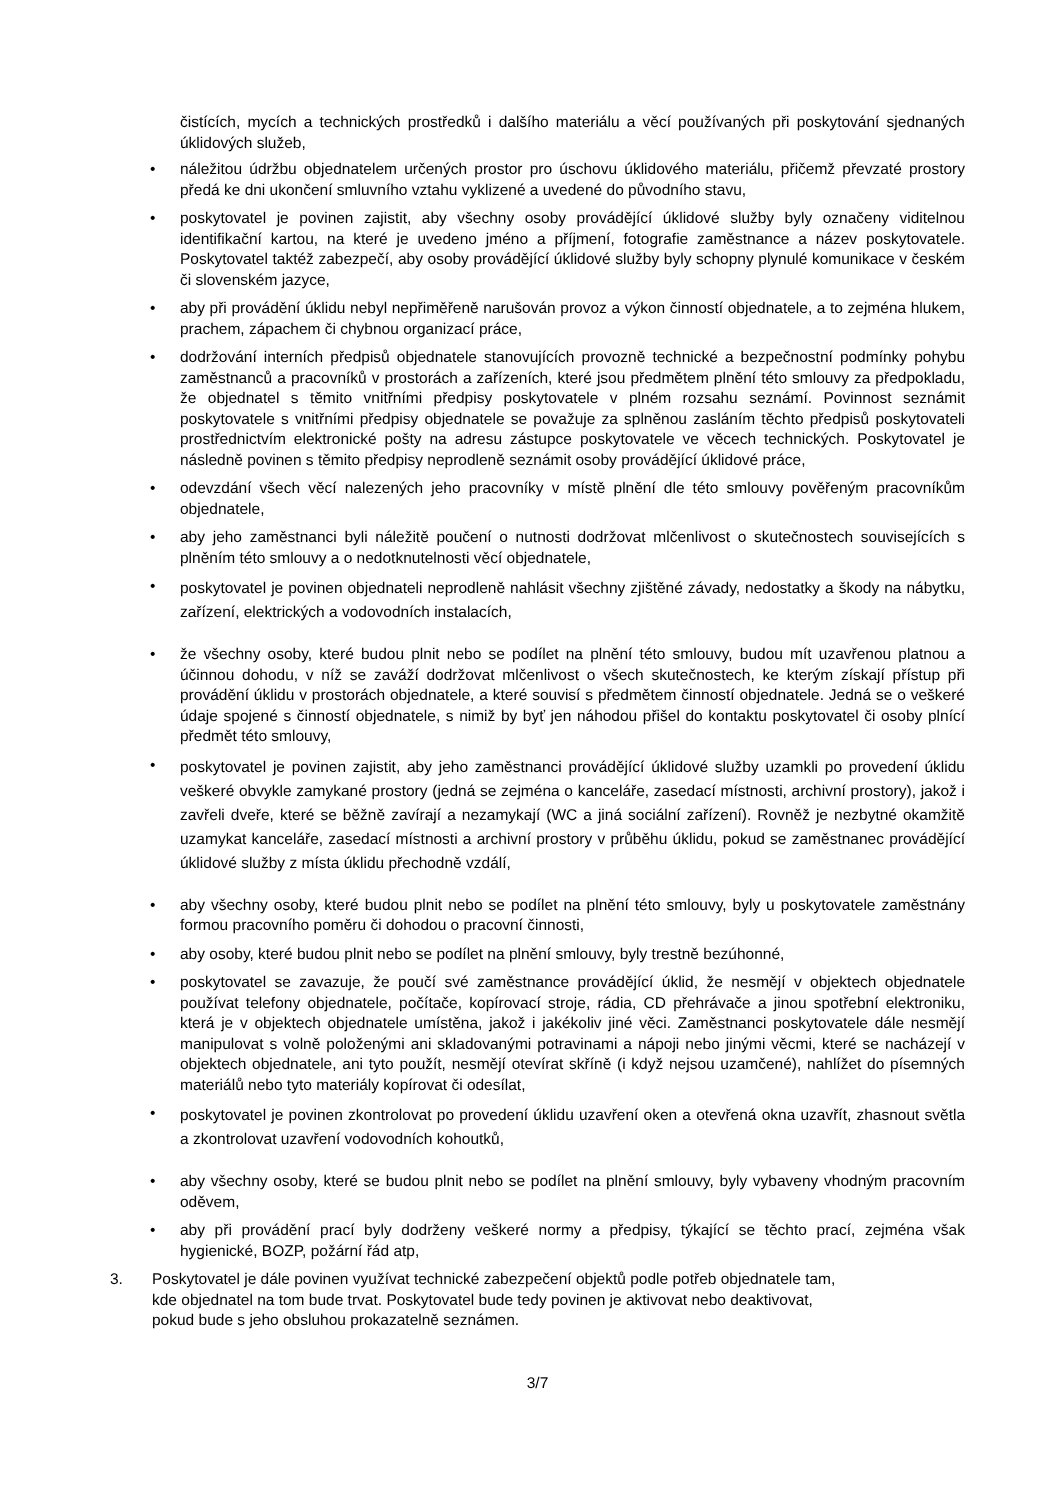čistících, mycích a technických prostředků i dalšího materiálu a věcí používaných při poskytování sjednaných úklidových služeb,
• náležitou údržbu objednatelem určených prostor pro úschovu úklidového materiálu, přičemž převzaté prostory předá ke dni ukončení smluvního vztahu vyklizené a uvedené do původního stavu,
• poskytovatel je povinen zajistit, aby všechny osoby provádějící úklidové služby byly označeny viditelnou identifikační kartou, na které je uvedeno jméno a příjmení, fotografie zaměstnance a název poskytovatele. Poskytovatel taktéž zabezpečí, aby osoby provádějící úklidové služby byly schopny plynulé komunikace v českém či slovenském jazyce,
• aby při provádění úklidu nebyl nepřiměřeně narušován provoz a výkon činností objednatele, a to zejména hlukem, prachem, zápachem či chybnou organizací práce,
• dodržování interních předpisů objednatele stanovujících provozně technické a bezpečnostní podmínky pohybu zaměstnanců a pracovníků v prostorách a zařízeních, které jsou předmětem plnění této smlouvy za předpokladu, že objednatel s těmito vnitřními předpisy poskytovatele v plném rozsahu seznámí. Povinnost seznámit poskytovatele s vnitřními předpisy objednatele se považuje za splněnou zasláním těchto předpisů poskytovateli prostřednictvím elektronické pošty na adresu zástupce poskytovatele ve věcech technických. Poskytovatel je následně povinen s těmito předpisy neprodleně seznámit osoby provádějící úklidové práce,
• odevzdání všech věcí nalezených jeho pracovníky v místě plnění dle této smlouvy pověřeným pracovníkům objednatele,
• aby jeho zaměstnanci byli náležitě poučení o nutnosti dodržovat mlčenlivost o skutečnostech souvisejících s plněním této smlouvy a o nedotknutelnosti věcí objednatele,
• poskytovatel je povinen objednateli neprodleně nahlásit všechny zjištěné závady, nedostatky a škody na nábytku, zařízení, elektrických a vodovodních instalacích,
• že všechny osoby, které budou plnit nebo se podílet na plnění této smlouvy, budou mít uzavřenou platnou a účinnou dohodu, v níž se zaváží dodržovat mlčenlivost o všech skutečnostech, ke kterým získají přístup při provádění úklidu v prostorách objednatele, a které souvisí s předmětem činností objednatele. Jedná se o veškeré údaje spojené s činností objednatele, s nimiž by byť jen náhodou přišel do kontaktu poskytovatel či osoby plnící předmět této smlouvy,
• poskytovatel je povinen zajistit, aby jeho zaměstnanci provádějící úklidové služby uzamkli po provedení úklidu veškeré obvykle zamykané prostory (jedná se zejména o kanceláře, zasedací místnosti, archivní prostory), jakož i zavřeli dveře, které se běžně zavírají a nezamykají (WC a jiná sociální zařízení). Rovněž je nezbytné okamžitě uzamykat kanceláře, zasedací místnosti a archivní prostory v průběhu úklidu, pokud se zaměstnanec provádějící úklidové služby z místa úklidu přechodně vzdálí,
• aby všechny osoby, které budou plnit nebo se podílet na plnění této smlouvy, byly u poskytovatele zaměstnány formou pracovního poměru či dohodou o pracovní činnosti,
• aby osoby, které budou plnit nebo se podílet na plnění smlouvy, byly trestně bezúhonné,
• poskytovatel se zavazuje, že poučí své zaměstnance provádějící úklid, že nesmějí v objektech objednatele používat telefony objednatele, počítače, kopírovací stroje, rádia, CD přehrávače a jinou spotřební elektroniku, která je v objektech objednatele umístěna, jakož i jakékoliv jiné věci. Zaměstnanci poskytovatele dále nesmějí manipulovat s volně položenými ani skladovanými potravinami a nápoji nebo jinými věcmi, které se nacházejí v objektech objednatele, ani tyto použít, nesmějí otevírat skříně (i když nejsou uzamčené), nahlížet do písemných materiálů nebo tyto materiály kopírovat či odesílat,
• poskytovatel je povinen zkontrolovat po provedení úklidu uzavření oken a otevřená okna uzavřít, zhasnout světla a zkontrolovat uzavření vodovodních kohoutků,
• aby všechny osoby, které se budou plnit nebo se podílet na plnění smlouvy, byly vybaveny vhodným pracovním oděvem,
• aby při provádění prací byly dodrženy veškeré normy a předpisy, týkající se těchto prací, zejména však hygienické, BOZP, požární řád atp,
3. Poskytovatel je dále povinen využívat technické zabezpečení objektů podle potřeb objednatele tam,
kde objednatel na tom bude trvat. Poskytovatel bude tedy povinen je aktivovat nebo deaktivovat,
pokud bude s jeho obsluhou prokazatelně seznámen.
3/7